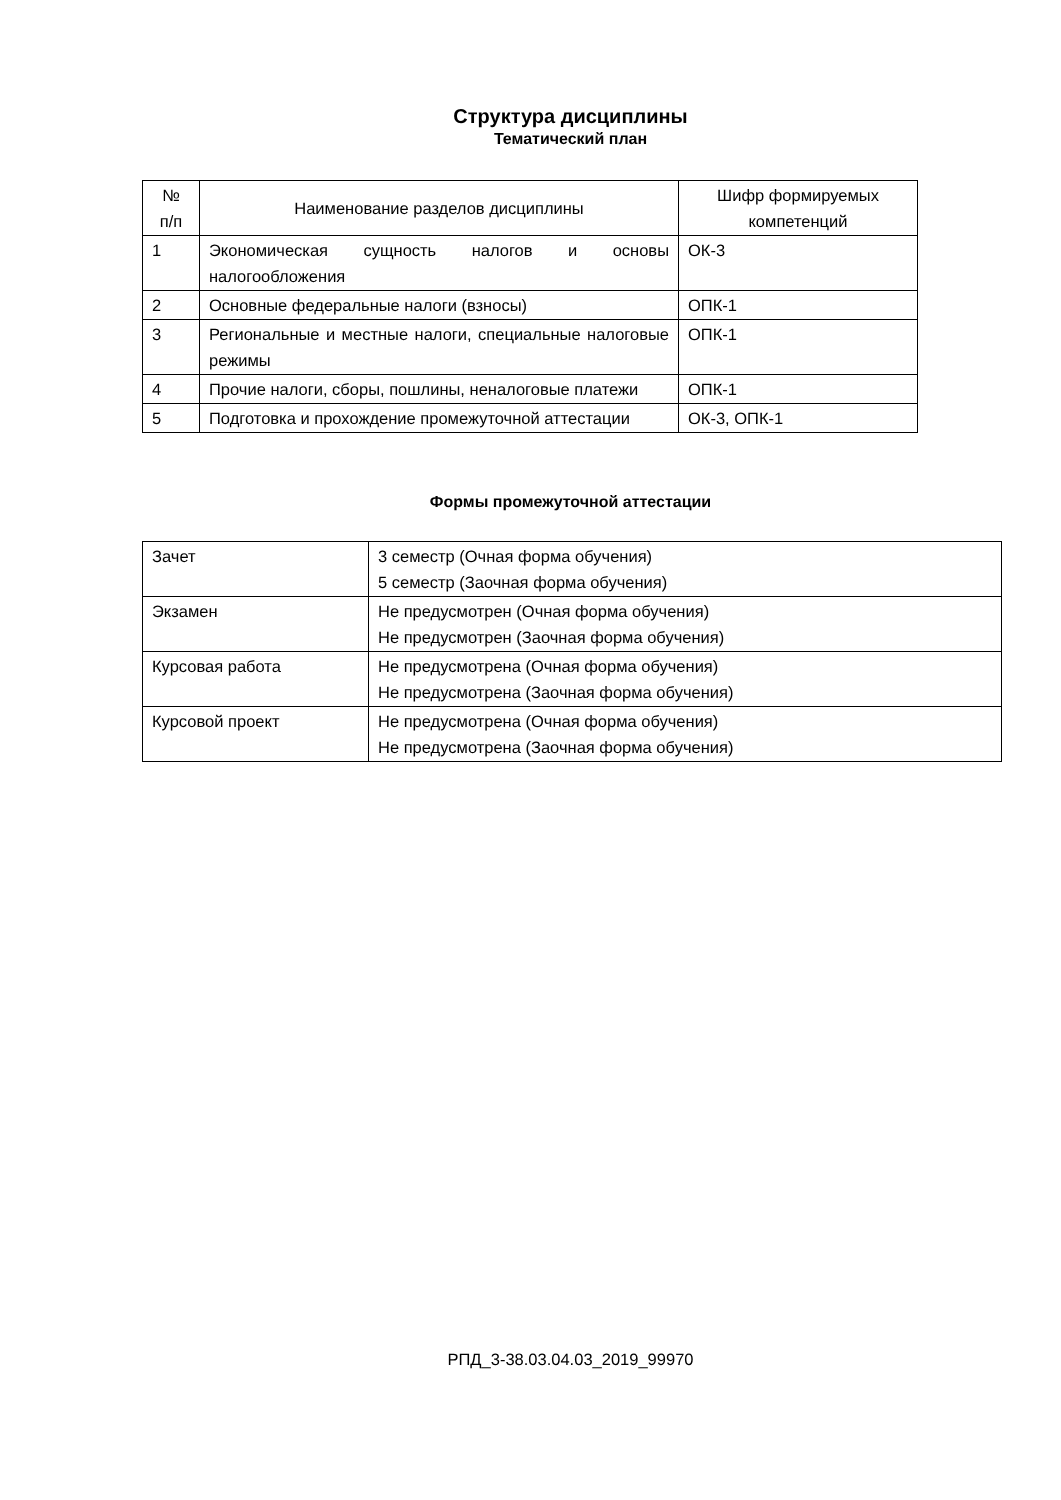Структура дисциплины
Тематический план
| № п/п | Наименование разделов дисциплины | Шифр формируемых компетенций |
| 1 | Экономическая сущность налогов и основы налогообложения | ОК-3 |
| 2 | Основные федеральные налоги (взносы) | ОПК-1 |
| 3 | Региональные и местные налоги, специальные налоговые режимы | ОПК-1 |
| 4 | Прочие налоги, сборы, пошлины, неналоговые платежи | ОПК-1 |
| 5 | Подготовка и прохождение промежуточной аттестации | ОК-3, ОПК-1 |
Формы промежуточной аттестации
| Зачет | 3 семестр (Очная форма обучения) 5 семестр (Заочная форма обучения) |
| Экзамен | Не предусмотрен (Очная форма обучения) Не предусмотрен (Заочная форма обучения) |
| Курсовая работа | Не предусмотрена (Очная форма обучения) Не предусмотрена (Заочная форма обучения) |
| Курсовой проект | Не предусмотрена (Очная форма обучения) Не предусмотрена (Заочная форма обучения) |
РПД_3-38.03.04.03_2019_99970